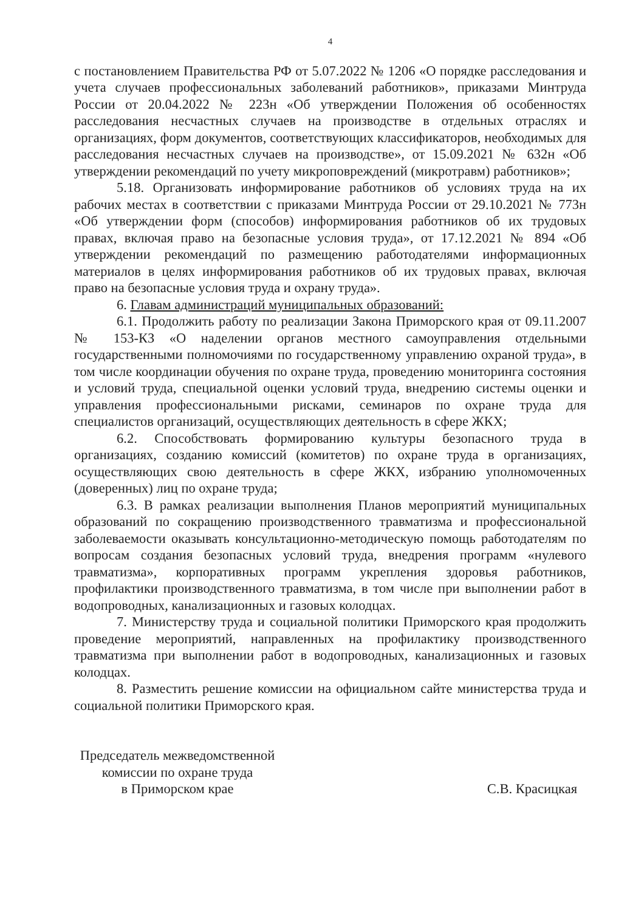4
с постановлением Правительства РФ от 5.07.2022 № 1206 «О порядке расследования и учета случаев профессиональных заболеваний работников», приказами Минтруда России от 20.04.2022 № 223н «Об утверждении Положения об особенностях расследования несчастных случаев на производстве в отдельных отраслях и организациях, форм документов, соответствующих классификаторов, необходимых для расследования несчастных случаев на производстве», от 15.09.2021 № 632н «Об утверждении рекомендаций по учету микроповреждений (микротравм) работников»;
5.18. Организовать информирование работников об условиях труда на их рабочих местах в соответствии с приказами Минтруда России от 29.10.2021 № 773н «Об утверждении форм (способов) информирования работников об их трудовых правах, включая право на безопасные условия труда», от 17.12.2021 № 894 «Об утверждении рекомендаций по размещению работодателями информационных материалов в целях информирования работников об их трудовых правах, включая право на безопасные условия труда и охрану труда».
6. Главам администраций муниципальных образований:
6.1. Продолжить работу по реализации Закона Приморского края от 09.11.2007 № 153-КЗ «О наделении органов местного самоуправления отдельными государственными полномочиями по государственному управлению охраной труда», в том числе координации обучения по охране труда, проведению мониторинга состояния и условий труда, специальной оценки условий труда, внедрению системы оценки и управления профессиональными рисками, семинаров по охране труда для специалистов организаций, осуществляющих деятельность в сфере ЖКХ;
6.2. Способствовать формированию культуры безопасного труда в организациях, созданию комиссий (комитетов) по охране труда в организациях, осуществляющих свою деятельность в сфере ЖКХ, избранию уполномоченных (доверенных) лиц по охране труда;
6.3. В рамках реализации выполнения Планов мероприятий муниципальных образований по сокращению производственного травматизма и профессиональной заболеваемости оказывать консультационно-методическую помощь работодателям по вопросам создания безопасных условий труда, внедрения программ «нулевого травматизма», корпоративных программ укрепления здоровья работников, профилактики производственного травматизма, в том числе при выполнении работ в водопроводных, канализационных и газовых колодцах.
7. Министерству труда и социальной политики Приморского края продолжить проведение мероприятий, направленных на профилактику производственного травматизма при выполнении работ в водопроводных, канализационных и газовых колодцах.
8. Разместить решение комиссии на официальном сайте министерства труда и социальной политики Приморского края.
Председатель межведомственной
комиссии по охране труда
в Приморском крае
С.В. Красицкая